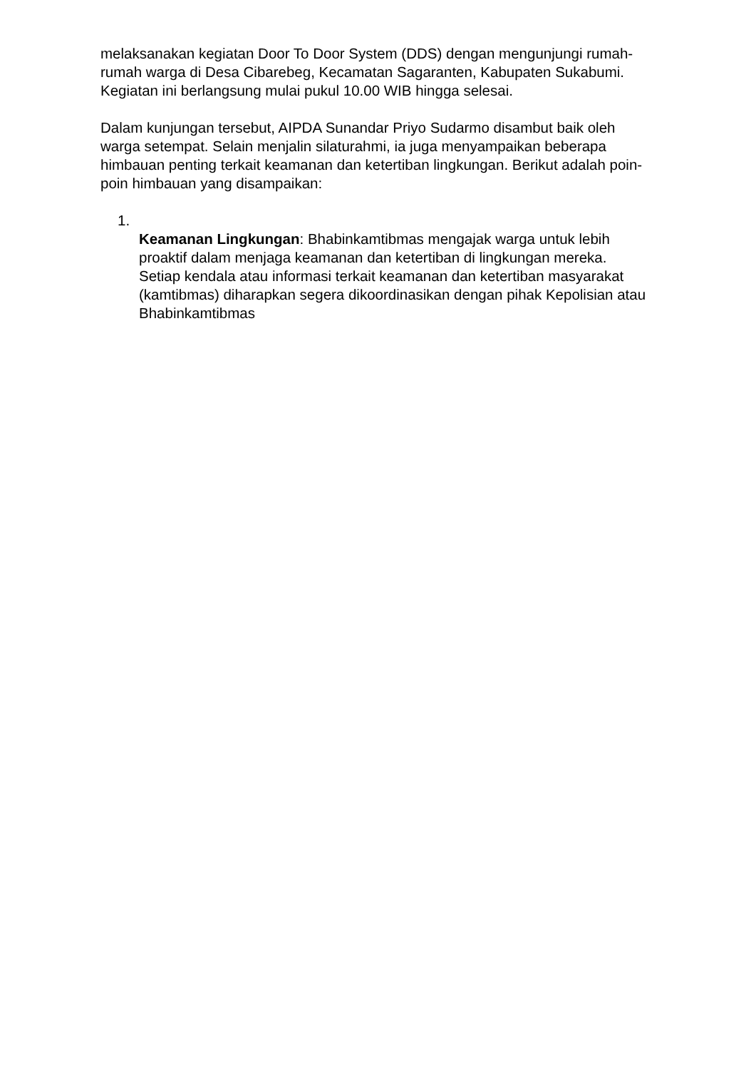melaksanakan kegiatan Door To Door System (DDS) dengan mengunjungi rumah-rumah warga di Desa Cibarebeg, Kecamatan Sagaranten, Kabupaten Sukabumi. Kegiatan ini berlangsung mulai pukul 10.00 WIB hingga selesai.
Dalam kunjungan tersebut, AIPDA Sunandar Priyo Sudarmo disambut baik oleh warga setempat. Selain menjalin silaturahmi, ia juga menyampaikan beberapa himbauan penting terkait keamanan dan ketertiban lingkungan. Berikut adalah poin-poin himbauan yang disampaikan:
1.
Keamanan Lingkungan: Bhabinkamtibmas mengajak warga untuk lebih proaktif dalam menjaga keamanan dan ketertiban di lingkungan mereka. Setiap kendala atau informasi terkait keamanan dan ketertiban masyarakat (kamtibmas) diharapkan segera dikoordinasikan dengan pihak Kepolisian atau Bhabinkamtibmas